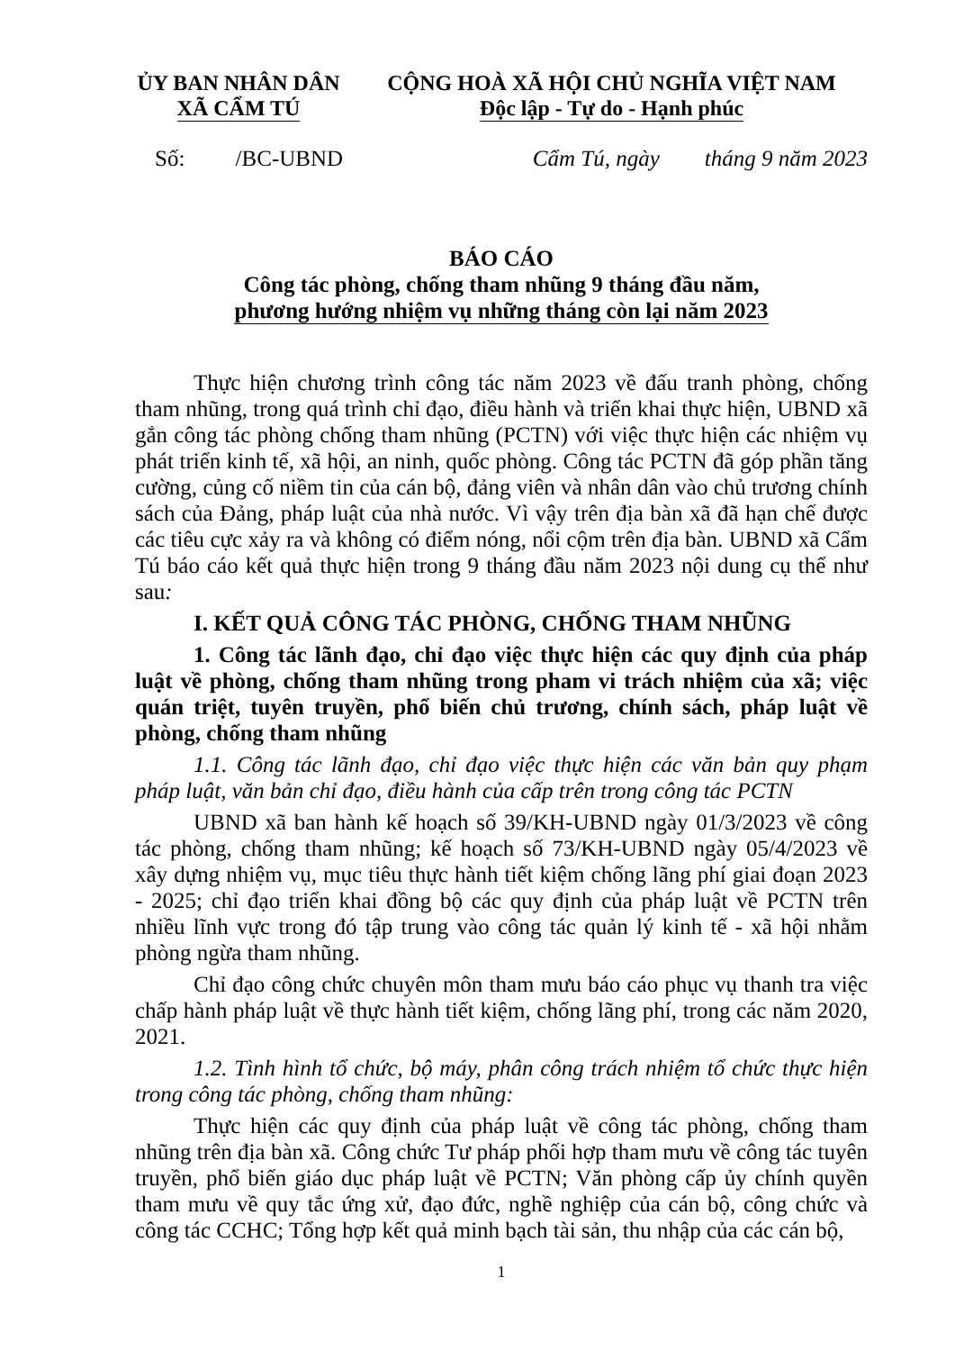ỦY BAN NHÂN DÂN
XÃ CẨM TÚ
CỘNG HOÀ XÃ HỘI CHỦ NGHĨA VIỆT NAM
Độc lập - Tự do - Hạnh phúc
Số: /BC-UBND Cẩm Tú, ngày tháng 9 năm 2023
BÁO CÁO
Công tác phòng, chống tham nhũng 9 tháng đầu năm,
phương hướng nhiệm vụ những tháng còn lại năm 2023
Thực hiện chương trình công tác năm 2023 về đấu tranh phòng, chống tham nhũng, trong quá trình chỉ đạo, điều hành và triển khai thực hiện, UBND xã gắn công tác phòng chống tham nhũng (PCTN) với việc thực hiện các nhiệm vụ phát triển kinh tế, xã hội, an ninh, quốc phòng. Công tác PCTN đã góp phần tăng cường, củng cố niềm tin của cán bộ, đảng viên và nhân dân vào chủ trương chính sách của Đảng, pháp luật của nhà nước. Vì vậy trên địa bàn xã đã hạn chế được các tiêu cực xảy ra và không có điểm nóng, nổi cộm trên địa bàn. UBND xã Cẩm Tú báo cáo kết quả thực hiện trong 9 tháng đầu năm 2023 nội dung cụ thể như sau:
I. KẾT QUẢ CÔNG TÁC PHÒNG, CHỐNG THAM NHŨNG
1. Công tác lãnh đạo, chỉ đạo việc thực hiện các quy định của pháp luật về phòng, chống tham nhũng trong pham vi trách nhiệm của xã; việc quán triệt, tuyên truyền, phổ biến chủ trương, chính sách, pháp luật về phòng, chống tham nhũng
1.1. Công tác lãnh đạo, chỉ đạo việc thực hiện các văn bản quy phạm pháp luật, văn bản chỉ đạo, điều hành của cấp trên trong công tác PCTN
UBND xã ban hành kế hoạch số 39/KH-UBND ngày 01/3/2023 về công tác phòng, chống tham nhũng; kế hoạch số 73/KH-UBND ngày 05/4/2023 về xây dựng nhiệm vụ, mục tiêu thực hành tiết kiệm chống lãng phí giai đoạn 2023 - 2025; chỉ đạo triển khai đồng bộ các quy định của pháp luật về PCTN trên nhiều lĩnh vực trong đó tập trung vào công tác quản lý kinh tế - xã hội nhằm phòng ngừa tham nhũng.
Chỉ đạo công chức chuyên môn tham mưu báo cáo phục vụ thanh tra việc chấp hành pháp luật về thực hành tiết kiệm, chống lãng phí, trong các năm 2020, 2021.
1.2. Tình hình tổ chức, bộ máy, phân công trách nhiệm tổ chức thực hiện trong công tác phòng, chống tham nhũng:
Thực hiện các quy định của pháp luật về công tác phòng, chống tham nhũng trên địa bàn xã. Công chức Tư pháp phối hợp tham mưu về công tác tuyên truyền, phổ biến giáo dục pháp luật về PCTN; Văn phòng cấp ủy chính quyền tham mưu về quy tắc ứng xử, đạo đức, nghề nghiệp của cán bộ, công chức và công tác CCHC; Tổng hợp kết quả minh bạch tài sản, thu nhập của các cán bộ,
1